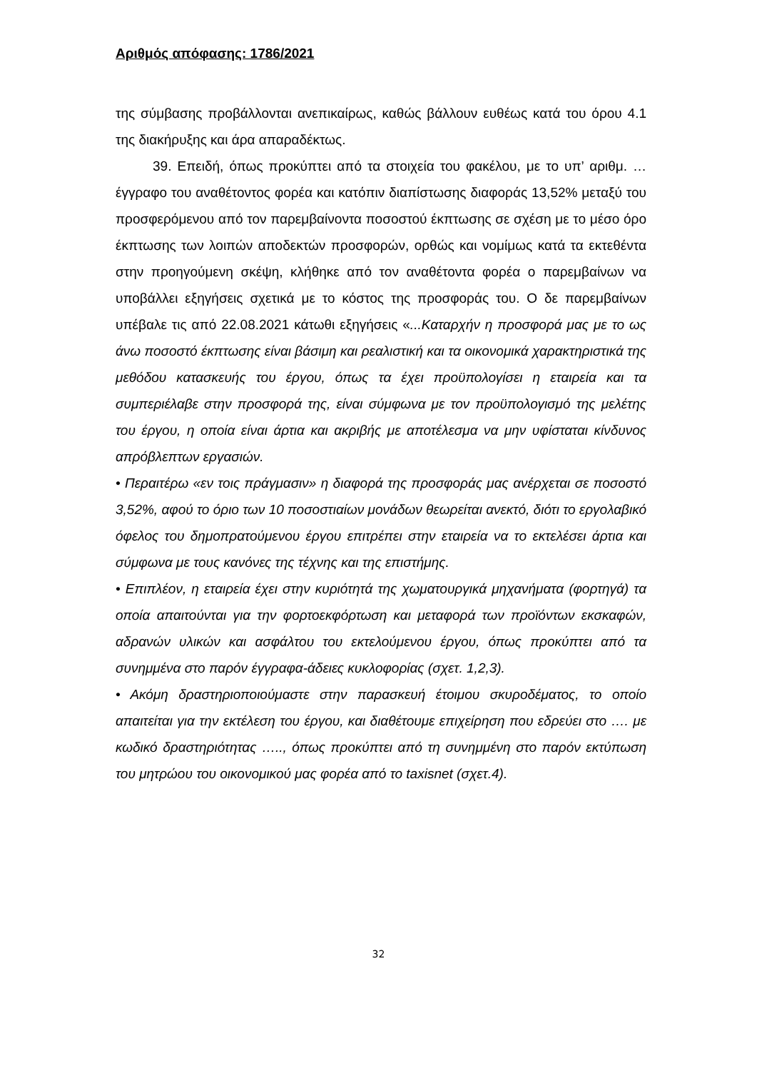Αριθμός απόφασης: 1786/2021
της σύμβασης προβάλλονται ανεπικαίρως, καθώς βάλλουν ευθέως κατά του όρου 4.1 της διακήρυξης και άρα απαραδέκτως.
39. Επειδή, όπως προκύπτει από τα στοιχεία του φακέλου, με το υπ’ αριθμ. … έγγραφο του αναθέτοντος φορέα και κατόπιν διαπίστωσης διαφοράς 13,52% μεταξύ του προσφερόμενου από τον παρεμβαίνοντα ποσοστού έκπτωσης σε σχέση με το μέσο όρο έκπτωσης των λοιπών αποδεκτών προσφορών, ορθώς και νομίμως κατά τα εκτεθέντα στην προηγούμενη σκέψη, κλήθηκε από τον αναθέτοντα φορέα ο παρεμβαίνων να υποβάλλει εξηγήσεις σχετικά με το κόστος της προσφοράς του. Ο δε παρεμβαίνων υπέβαλε τις από 22.08.2021 κάτωθι εξηγήσεις «...Καταρχήν η προσφορά μας με το ως άνω ποσοστό έκπτωσης είναι βάσιμη και ρεαλιστική και τα οικονομικά χαρακτηριστικά της μεθόδου κατασκευής του έργου, όπως τα έχει προϋπολογίσει η εταιρεία και τα συμπεριέλαβε στην προσφορά της, είναι σύμφωνα με τον προϋπολογισμό της μελέτης του έργου, η οποία είναι άρτια και ακριβής με αποτέλεσμα να μην υφίσταται κίνδυνος απρόβλεπτων εργασιών.
• Περαιτέρω «εν τοις πράγμασιν» η διαφορά της προσφοράς μας ανέρχεται σε ποσοστό 3,52%, αφού το όριο των 10 ποσοστιαίων μονάδων θεωρείται ανεκτό, διότι το εργολαβικό όφελος του δημοπρατούμενου έργου επιτρέπει στην εταιρεία να το εκτελέσει άρτια και σύμφωνα με τους κανόνες της τέχνης και της επιστήμης.
• Επιπλέον, η εταιρεία έχει στην κυριότητά της χωματουργικά μηχανήματα (φορτηγά) τα οποία απαιτούνται για την φορτοεκφόρτωση και μεταφορά των προϊόντων εκσκαφών, αδρανών υλικών και ασφάλτου του εκτελούμενου έργου, όπως προκύπτει από τα συνημμένα στο παρόν έγγραφα-άδειες κυκλοφορίας (σχετ. 1,2,3).
• Ακόμη δραστηριοποιούμαστε στην παρασκευή έτοιμου σκυροδέματος, το οποίο απαιτείται για την εκτέλεση του έργου, και διαθέτουμε επιχείρηση που εδρεύει στο …. με κωδικό δραστηριότητας ….., όπως προκύπτει από τη συνημμένη στο παρόν εκτύπωση του μητρώου του οικονομικού μας φορέα από το taxisnet (σχετ.4).
32